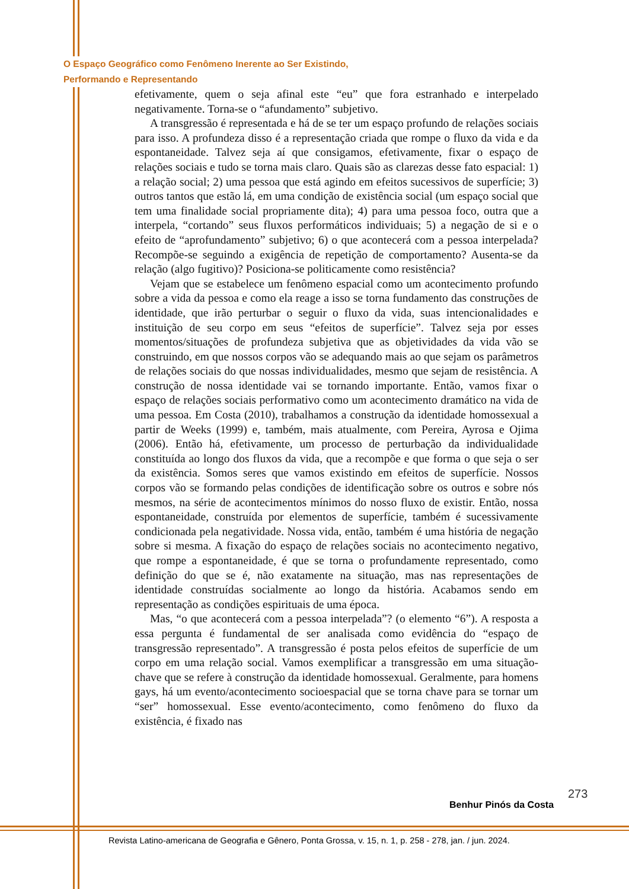O Espaço Geográfico como Fenômeno Inerente ao Ser Existindo,
Performando e Representando
efetivamente, quem o seja afinal este “eu” que fora estranhado e interpelado negativamente. Torna-se o “afundamento” subjetivo.
A transgressão é representada e há de se ter um espaço profundo de relações sociais para isso. A profundeza disso é a representação criada que rompe o fluxo da vida e da espontaneidade. Talvez seja aí que consigamos, efetivamente, fixar o espaço de relações sociais e tudo se torna mais claro. Quais são as clarezas desse fato espacial: 1) a relação social; 2) uma pessoa que está agindo em efeitos sucessivos de superfície; 3) outros tantos que estão lá, em uma condição de existência social (um espaço social que tem uma finalidade social propriamente dita); 4) para uma pessoa foco, outra que a interpela, “cortando” seus fluxos performáticos individuais; 5) a negação de si e o efeito de “aprofundamento” subjetivo; 6) o que acontecerá com a pessoa interpelada? Recompõe-se seguindo a exigência de repetição de comportamento? Ausenta-se da relação (algo fugitivo)? Posiciona-se politicamente como resistência?
Vejam que se estabelece um fenômeno espacial como um acontecimento profundo sobre a vida da pessoa e como ela reage a isso se torna fundamento das construções de identidade, que irão perturbar o seguir o fluxo da vida, suas intencionalidades e instituição de seu corpo em seus “efeitos de superfície”. Talvez seja por esses momentos/situações de profundeza subjetiva que as objetividades da vida vão se construindo, em que nossos corpos vão se adequando mais ao que sejam os parâmetros de relações sociais do que nossas individualidades, mesmo que sejam de resistência. A construção de nossa identidade vai se tornando importante. Então, vamos fixar o espaço de relações sociais performativo como um acontecimento dramático na vida de uma pessoa. Em Costa (2010), trabalhamos a construção da identidade homossexual a partir de Weeks (1999) e, também, mais atualmente, com Pereira, Ayrosa e Ojima (2006). Então há, efetivamente, um processo de perturbação da individualidade constituída ao longo dos fluxos da vida, que a recompõe e que forma o que seja o ser da existência. Somos seres que vamos existindo em efeitos de superfície. Nossos corpos vão se formando pelas condições de identificação sobre os outros e sobre nós mesmos, na série de acontecimentos mínimos do nosso fluxo de existir. Então, nossa espontaneidade, construída por elementos de superfície, também é sucessivamente condicionada pela negatividade. Nossa vida, então, também é uma história de negação sobre si mesma. A fixação do espaço de relações sociais no acontecimento negativo, que rompe a espontaneidade, é que se torna o profundamente representado, como definição do que se é, não exatamente na situação, mas nas representações de identidade construídas socialmente ao longo da história. Acabamos sendo em representação as condições espirituais de uma época.
Mas, “o que acontecerá com a pessoa interpelada”? (o elemento “6”). A resposta a essa pergunta é fundamental de ser analisada como evidência do “espaço de transgressão representado”. A transgressão é posta pelos efeitos de superfície de um corpo em uma relação social. Vamos exemplificar a transgressão em uma situação-chave que se refere à construção da identidade homossexual. Geralmente, para homens gays, há um evento/acontecimento socioespacial que se torna chave para se tornar um “ser” homossexual. Esse evento/acontecimento, como fenômeno do fluxo da existência, é fixado nas
273
Benhur Pinós da Costa
Revista Latino-americana de Geografia e Gênero, Ponta Grossa, v. 15, n. 1, p. 258 - 278, jan. / jun. 2024.